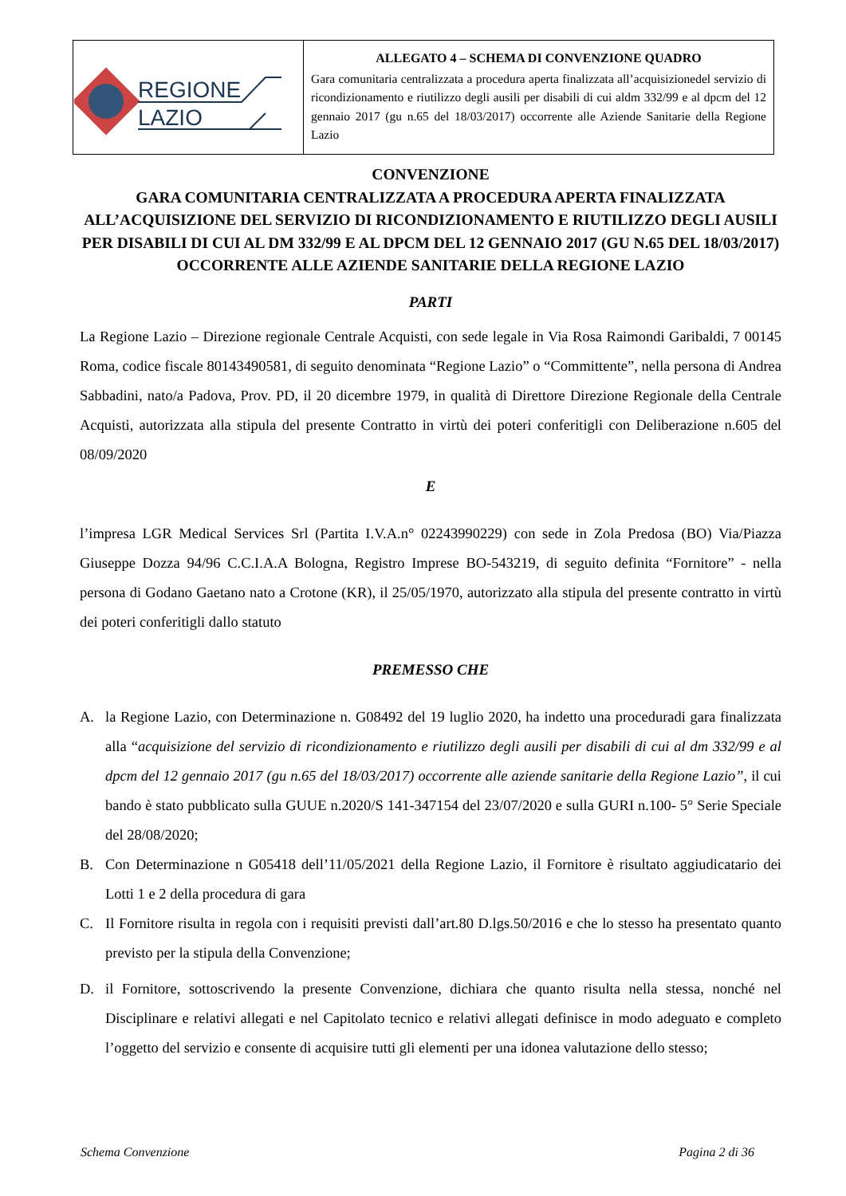| REGIONE LAZIO | ALLEGATO 4 – SCHEMA DI CONVENZIONE QUADRO Gara comunitaria centralizzata a procedura aperta finalizzata all’acquisizionedel servizio di ricondizionamento e riutilizzo degli ausili per disabili di cui aldm 332/99 e al dpcm del 12 gennaio 2017 (gu n.65 del 18/03/2017) occorrente alle Aziende Sanitarie della Regione Lazio |
CONVENZIONE
GARA COMUNITARIA CENTRALIZZATA A PROCEDURA APERTA FINALIZZATA ALL’ACQUISIZIONE DEL SERVIZIO DI RICONDIZIONAMENTO E RIUTILIZZO DEGLI AUSILI PER DISABILI DI CUI AL DM 332/99 E AL DPCM DEL 12 GENNAIO 2017 (GU N.65 DEL 18/03/2017) OCCORRENTE ALLE AZIENDE SANITARIE DELLA REGIONE LAZIO
PARTI
La Regione Lazio – Direzione regionale Centrale Acquisti, con sede legale in Via Rosa Raimondi Garibaldi, 7 00145 Roma, codice fiscale 80143490581, di seguito denominata “Regione Lazio” o “Committente”, nella persona di Andrea Sabbadini, nato/a Padova, Prov. PD, il 20 dicembre 1979, in qualità di Direttore Direzione Regionale della Centrale Acquisti, autorizzata alla stipula del presente Contratto in virtù dei poteri conferitigli con Deliberazione n.605 del 08/09/2020
E
l’impresa LGR Medical Services Srl (Partita I.V.A.n° 02243990229) con sede in Zola Predosa (BO) Via/Piazza Giuseppe Dozza 94/96 C.C.I.A.A Bologna, Registro Imprese BO-543219, di seguito definita “Fornitore” - nella persona di Godano Gaetano nato a Crotone (KR), il 25/05/1970, autorizzato alla stipula del presente contratto in virtù dei poteri conferitigli dallo statuto
PREMESSO CHE
A. la Regione Lazio, con Determinazione n. G08492 del 19 luglio 2020, ha indetto una proceduradi gara finalizzata alla “acquisizione del servizio di ricondizionamento e riutilizzo degli ausili per disabili di cui al dm 332/99 e al dpcm del 12 gennaio 2017 (gu n.65 del 18/03/2017) occorrente alle aziende sanitarie della Regione Lazio”, il cui bando è stato pubblicato sulla GUUE n.2020/S 141-347154 del 23/07/2020 e sulla GURI n.100- 5° Serie Speciale del 28/08/2020;
B. Con Determinazione n G05418 dell’11/05/2021 della Regione Lazio, il Fornitore è risultato aggiudicatario dei Lotti 1 e 2 della procedura di gara
C. Il Fornitore risulta in regola con i requisiti previsti dall’art.80 D.lgs.50/2016 e che lo stesso ha presentato quanto previsto per la stipula della Convenzione;
D. il Fornitore, sottoscrivendo la presente Convenzione, dichiara che quanto risulta nella stessa, nonché nel Disciplinare e relativi allegati e nel Capitolato tecnico e relativi allegati definisce in modo adeguato e completo l’oggetto del servizio e consente di acquisire tutti gli elementi per una idonea valutazione dello stesso;
Schema Convenzione Pagina 2 di 36